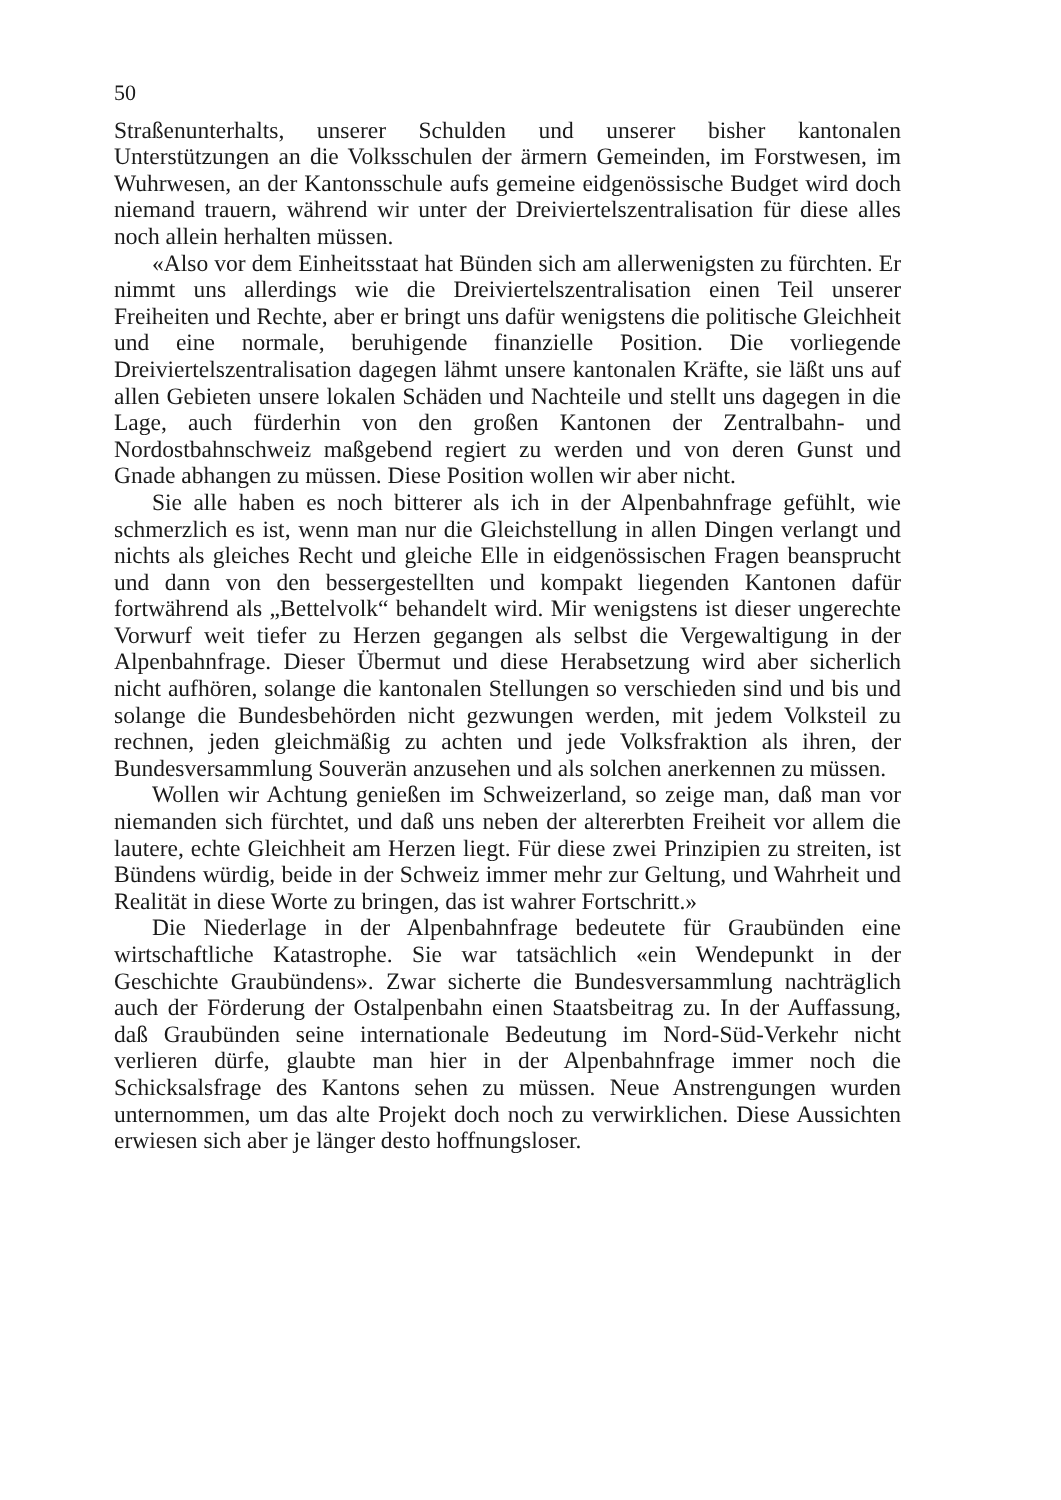50
Straßenunterhalts, unserer Schulden und unserer bisher kantonalen Unterstützungen an die Volksschulen der ärmern Gemeinden, im Forstwesen, im Wuhrwesen, an der Kantonsschule aufs gemeine eidgenössische Budget wird doch niemand trauern, während wir unter der Dreiviertelszentralisation für diese alles noch allein herhalten müssen.
«Also vor dem Einheitsstaat hat Bünden sich am allerwenigsten zu fürchten. Er nimmt uns allerdings wie die Dreiviertelszentralisation einen Teil unserer Freiheiten und Rechte, aber er bringt uns dafür wenigstens die politische Gleichheit und eine normale, beruhigende finanzielle Position. Die vorliegende Dreiviertelszentralisation dagegen lähmt unsere kantonalen Kräfte, sie läßt uns auf allen Gebieten unsere lokalen Schäden und Nachteile und stellt uns dagegen in die Lage, auch fürderhin von den großen Kantonen der Zentralbahn- und Nordostbahnschweiz maßgebend regiert zu werden und von deren Gunst und Gnade abhangen zu müssen. Diese Position wollen wir aber nicht.
Sie alle haben es noch bitterer als ich in der Alpenbahnfrage gefühlt, wie schmerzlich es ist, wenn man nur die Gleichstellung in allen Dingen verlangt und nichts als gleiches Recht und gleiche Elle in eidgenössischen Fragen beansprucht und dann von den bessergestellten und kompakt liegenden Kantonen dafür fortwährend als „Bettelvolk“ behandelt wird. Mir wenigstens ist dieser ungerechte Vorwurf weit tiefer zu Herzen gegangen als selbst die Vergewaltigung in der Alpenbahnfrage. Dieser Übermut und diese Herabsetzung wird aber sicherlich nicht aufhören, solange die kantonalen Stellungen so verschieden sind und bis und solange die Bundesbehörden nicht gezwungen werden, mit jedem Volksteil zu rechnen, jeden gleichmäßig zu achten und jede Volksfraktion als ihren, der Bundesversammlung Souverän anzusehen und als solchen anerkennen zu müssen.
Wollen wir Achtung genießen im Schweizerland, so zeige man, daß man vor niemanden sich fürchtet, und daß uns neben der altererbten Freiheit vor allem die lautere, echte Gleichheit am Herzen liegt. Für diese zwei Prinzipien zu streiten, ist Bündens würdig, beide in der Schweiz immer mehr zur Geltung, und Wahrheit und Realität in diese Worte zu bringen, das ist wahrer Fortschritt.»
Die Niederlage in der Alpenbahnfrage bedeutete für Graubünden eine wirtschaftliche Katastrophe. Sie war tatsächlich «ein Wendepunkt in der Geschichte Graubündens». Zwar sicherte die Bundesversammlung nachträglich auch der Förderung der Ostalpenbahn einen Staatsbeitrag zu. In der Auffassung, daß Graubünden seine internationale Bedeutung im Nord-Süd-Verkehr nicht verlieren dürfe, glaubte man hier in der Alpenbahnfrage immer noch die Schicksalsfrage des Kantons sehen zu müssen. Neue Anstrengungen wurden unternommen, um das alte Projekt doch noch zu verwirklichen. Diese Aussichten erwiesen sich aber je länger desto hoffnungsloser.